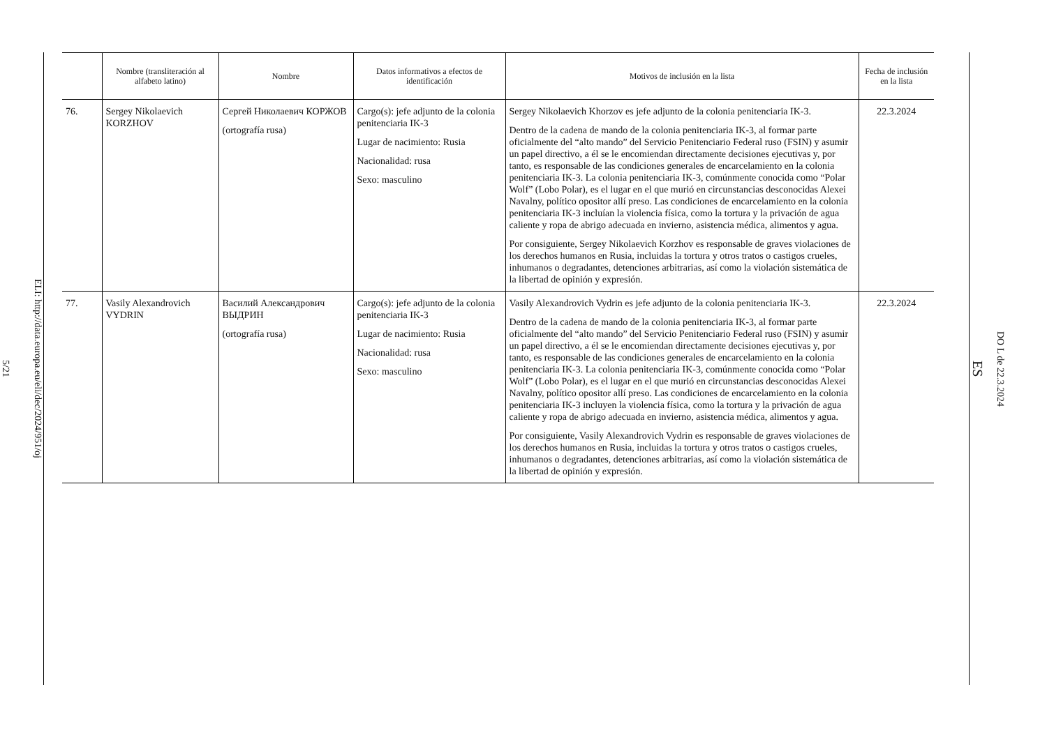ELI: http://data.europa.eu/eli/dec/2024/951/oj
5/21
| | Nombre (transliteración al alfabeto latino) | Nombre | Datos informativos a efectos de identificación | Motivos de inclusión en la lista | Fecha de inclusión en la lista |
| --- | --- | --- | --- | --- | --- |
| 76. | Sergey Nikolaevich KORZHOV | Сергей Николаевич КОРЖОВ (ortografía rusa) | Cargo(s): jefe adjunto de la colonia penitenciaria IK-3 Lugar de nacimiento: Rusia Nacionalidad: rusa Sexo: masculino | Sergey Nikolaevich Khorzov es jefe adjunto de la colonia penitenciaria IK-3. Dentro de la cadena de mando de la colonia penitenciaria IK-3, al formar parte oficialmente del “alto mando” del Servicio Penitenciario Federal ruso (FSIN) y asumir un papel directivo, a él se le encomiendan directamente decisiones ejecutivas y, por tanto, es responsable de las condiciones generales de encarcelamiento en la colonia penitenciaria IK-3. La colonia penitenciaria IK-3, comúnmente conocida como “Polar Wolf” (Lobo Polar), es el lugar en el que murió en circunstancias desconocidas Alexei Navalny, político opositor allí preso. Las condiciones de encarcelamiento en la colonia penitenciaria IK-3 incluían la violencia física, como la tortura y la privación de agua caliente y ropa de abrigo adecuada en invierno, asistencia médica, alimentos y agua. Por consiguiente, Sergey Nikolaevich Korzhov es responsable de graves violaciones de los derechos humanos en Rusia, incluidas la tortura y otros tratos o castigos crueles, inhumanos o degradantes, detenciones arbitrarias, así como la violación sistemática de la libertad de opinión y expresión. | 22.3.2024 |
| 77. | Vasily Alexandrovich VYDRIN | Василий Александрович ВЫДРИН (ortografía rusa) | Cargo(s): jefe adjunto de la colonia penitenciaria IK-3 Lugar de nacimiento: Rusia Nacionalidad: rusa Sexo: masculino | Vasily Alexandrovich Vydrin es jefe adjunto de la colonia penitenciaria IK-3. Dentro de la cadena de mando de la colonia penitenciaria IK-3, al formar parte oficialmente del “alto mando” del Servicio Penitenciario Federal ruso (FSIN) y asumir un papel directivo, a él se le encomiendan directamente decisiones ejecutivas y, por tanto, es responsable de las condiciones generales de encarcelamiento en la colonia penitenciaria IK-3. La colonia penitenciaria IK-3, comúnmente conocida como “Polar Wolf” (Lobo Polar), es el lugar en el que murió en circunstancias desconocidas Alexei Navalny, político opositor allí preso. Las condiciones de encarcelamiento en la colonia penitenciaria IK-3 incluyen la violencia física, como la tortura y la privación de agua caliente y ropa de abrigo adecuada en invierno, asistencia médica, alimentos y agua. Por consiguiente, Vasily Alexandrovich Vydrin es responsable de graves violaciones de los derechos humanos en Rusia, incluidas la tortura y otros tratos o castigos crueles, inhumanos o degradantes, detenciones arbitrarias, así como la violación sistemática de la libertad de opinión y expresión. | 22.3.2024 |
DO L de 22.3.2024
ES